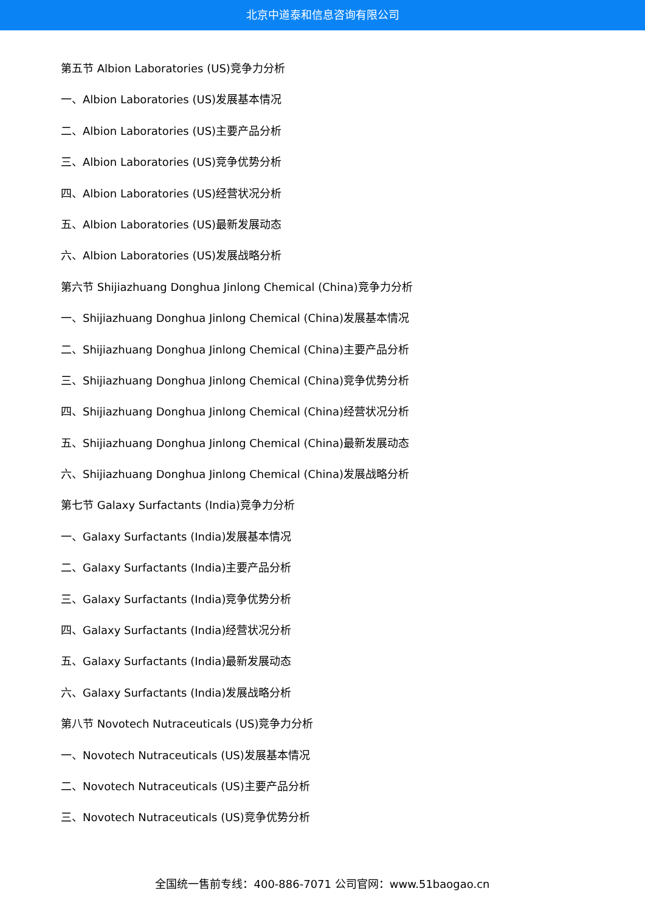北京中道泰和信息咨询有限公司
第五节 Albion Laboratories (US)竞争力分析
一、Albion Laboratories (US)发展基本情况
二、Albion Laboratories (US)主要产品分析
三、Albion Laboratories (US)竞争优势分析
四、Albion Laboratories (US)经营状况分析
五、Albion Laboratories (US)最新发展动态
六、Albion Laboratories (US)发展战略分析
第六节 Shijiazhuang Donghua Jinlong Chemical (China)竞争力分析
一、Shijiazhuang Donghua Jinlong Chemical (China)发展基本情况
二、Shijiazhuang Donghua Jinlong Chemical (China)主要产品分析
三、Shijiazhuang Donghua Jinlong Chemical (China)竞争优势分析
四、Shijiazhuang Donghua Jinlong Chemical (China)经营状况分析
五、Shijiazhuang Donghua Jinlong Chemical (China)最新发展动态
六、Shijiazhuang Donghua Jinlong Chemical (China)发展战略分析
第七节 Galaxy Surfactants (India)竞争力分析
一、Galaxy Surfactants (India)发展基本情况
二、Galaxy Surfactants (India)主要产品分析
三、Galaxy Surfactants (India)竞争优势分析
四、Galaxy Surfactants (India)经营状况分析
五、Galaxy Surfactants (India)最新发展动态
六、Galaxy Surfactants (India)发展战略分析
第八节 Novotech Nutraceuticals (US)竞争力分析
一、Novotech Nutraceuticals (US)发展基本情况
二、Novotech Nutraceuticals (US)主要产品分析
三、Novotech Nutraceuticals (US)竞争优势分析
全国统一售前专线：400-886-7071 公司官网：www.51baogao.cn